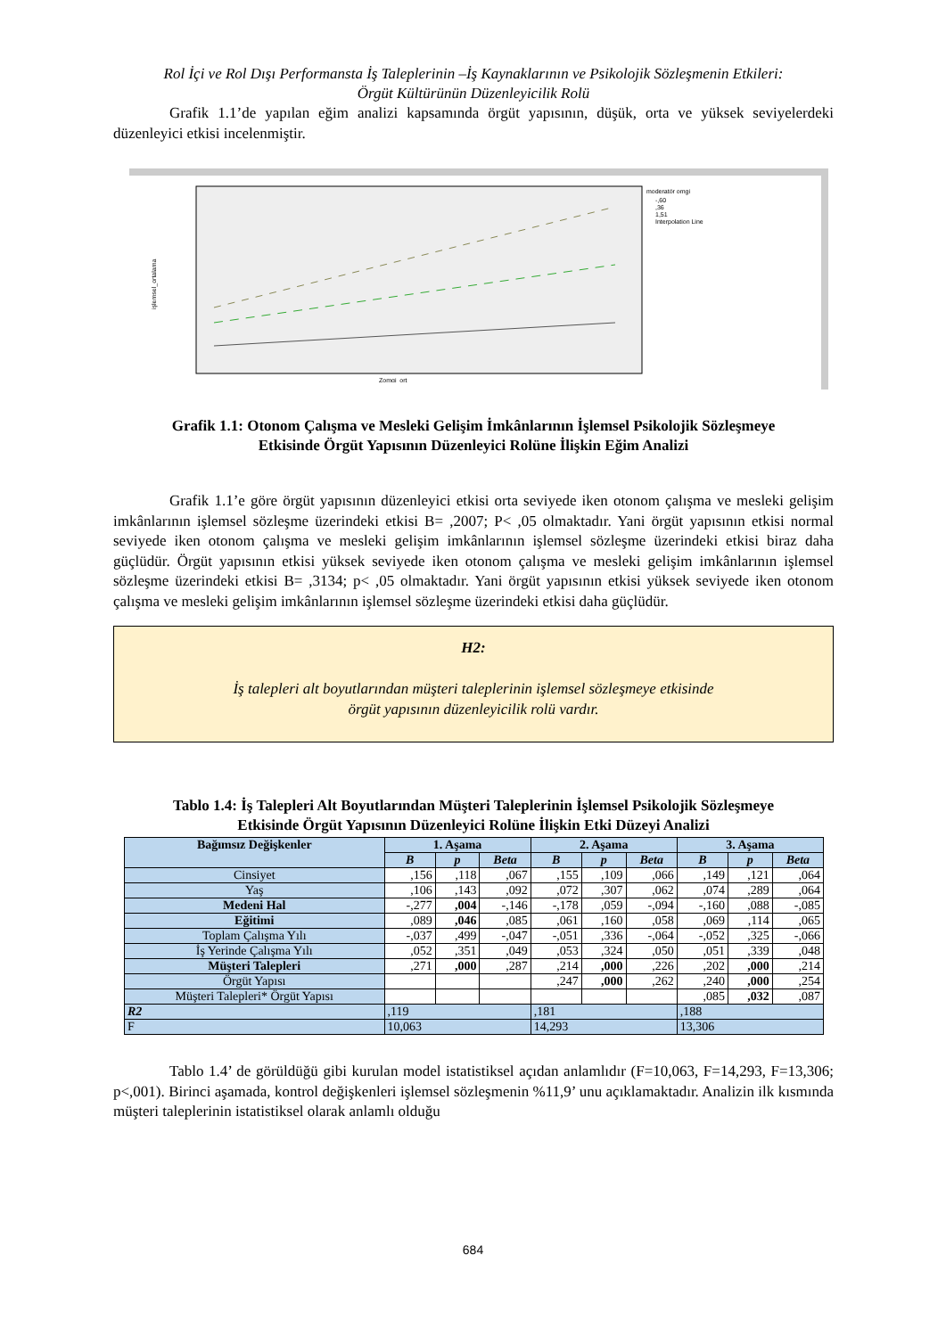Rol İçi ve Rol Dışı Performansta İş Taleplerinin –İş Kaynaklarının ve Psikolojik Sözleşmenin Etkileri:
Örgüt Kültürünün Düzenleyicilik Rolü
Grafik 1.1’de yapılan eğim analizi kapsamında örgüt yapısının, düşük, orta ve yüksek seviyelerdeki düzenleyici etkisi incelenmiştir.
işlemsel_ortalama
Zomgi_ort
moderatör omgi
-,60
,36
1,51
Interpolation Line
Grafik 1.1: Otonom Çalışma ve Mesleki Gelişim İmkânlarının İşlemsel Psikolojik Sözleşmeye
Etkisinde Örgüt Yapısının Düzenleyici Rolüne İlişkin Eğim Analizi
Grafik 1.1’e göre örgüt yapısının düzenleyici etkisi orta seviyede iken otonom çalışma ve mesleki gelişim imkânlarının işlemsel sözleşme üzerindeki etkisi B= ,2007; P< ,05 olmaktadır. Yani örgüt yapısının etkisi normal seviyede iken otonom çalışma ve mesleki gelişim imkânlarının işlemsel sözleşme üzerindeki etkisi biraz daha güçlüdür. Örgüt yapısının etkisi yüksek seviyede iken otonom çalışma ve mesleki gelişim imkânlarının işlemsel sözleşme üzerindeki etkisi B= ,3134; p< ,05 olmaktadır. Yani örgüt yapısının etkisi yüksek seviyede iken otonom çalışma ve mesleki gelişim imkânlarının işlemsel sözleşme üzerindeki etkisi daha güçlüdür.
H2:
İş talepleri alt boyutlarından müşteri taleplerinin işlemsel sözleşmeye etkisinde
örgüt yapısının düzenleyicilik rolü vardır.
Tablo 1.4: İş Talepleri Alt Boyutlarından Müşteri Taleplerinin İşlemsel Psikolojik Sözleşmeye
Etkisinde Örgüt Yapısının Düzenleyici Rolüne İlişkin Etki Düzeyi Analizi
| Bağımsız Değişkenler | 1. Aşama | | | 2. Aşama | | | 3. Aşama | | |
| --- | --- | --- | --- | --- | --- | --- | --- | --- | --- |
| | B | p | Beta | B | p | Beta | B | p | Beta |
| Cinsiyet | ,156 | ,118 | ,067 | ,155 | ,109 | ,066 | ,149 | ,121 | ,064 |
| Yaş | ,106 | ,143 | ,092 | ,072 | ,307 | ,062 | ,074 | ,289 | ,064 |
| Medeni Hal | -,277 | ,004 | -,146 | -,178 | ,059 | -,094 | -,160 | ,088 | -,085 |
| Eğitimi | ,089 | ,046 | ,085 | ,061 | ,160 | ,058 | ,069 | ,114 | ,065 |
| Toplam Çalışma Yılı | -,037 | ,499 | -,047 | -,051 | ,336 | -,064 | -,052 | ,325 | -,066 |
| İş Yerinde Çalışma Yılı | ,052 | ,351 | ,049 | ,053 | ,324 | ,050 | ,051 | ,339 | ,048 |
| Müşteri Talepleri | ,271 | ,000 | ,287 | ,214 | ,000 | ,226 | ,202 | ,000 | ,214 |
| Örgüt Yapısı | | | | ,247 | ,000 | ,262 | ,240 | ,000 | ,254 |
| Müşteri Talepleri* Örgüt Yapısı | | | | | | | ,085 | ,032 | ,087 |
| R2 | ,119 | | | ,181 | | | ,188 | | |
| F | 10,063 | | | 14,293 | | | 13,306 | | |
Tablo 1.4’ de görüldüğü gibi kurulan model istatistiksel açıdan anlamlıdır (F=10,063, F=14,293, F=13,306; p<,001). Birinci aşamada, kontrol değişkenleri işlemsel sözleşmenin %11,9’ unu açıklamaktadır. Analizin ilk kısmında müşteri taleplerinin istatistiksel olarak anlamlı olduğu
684